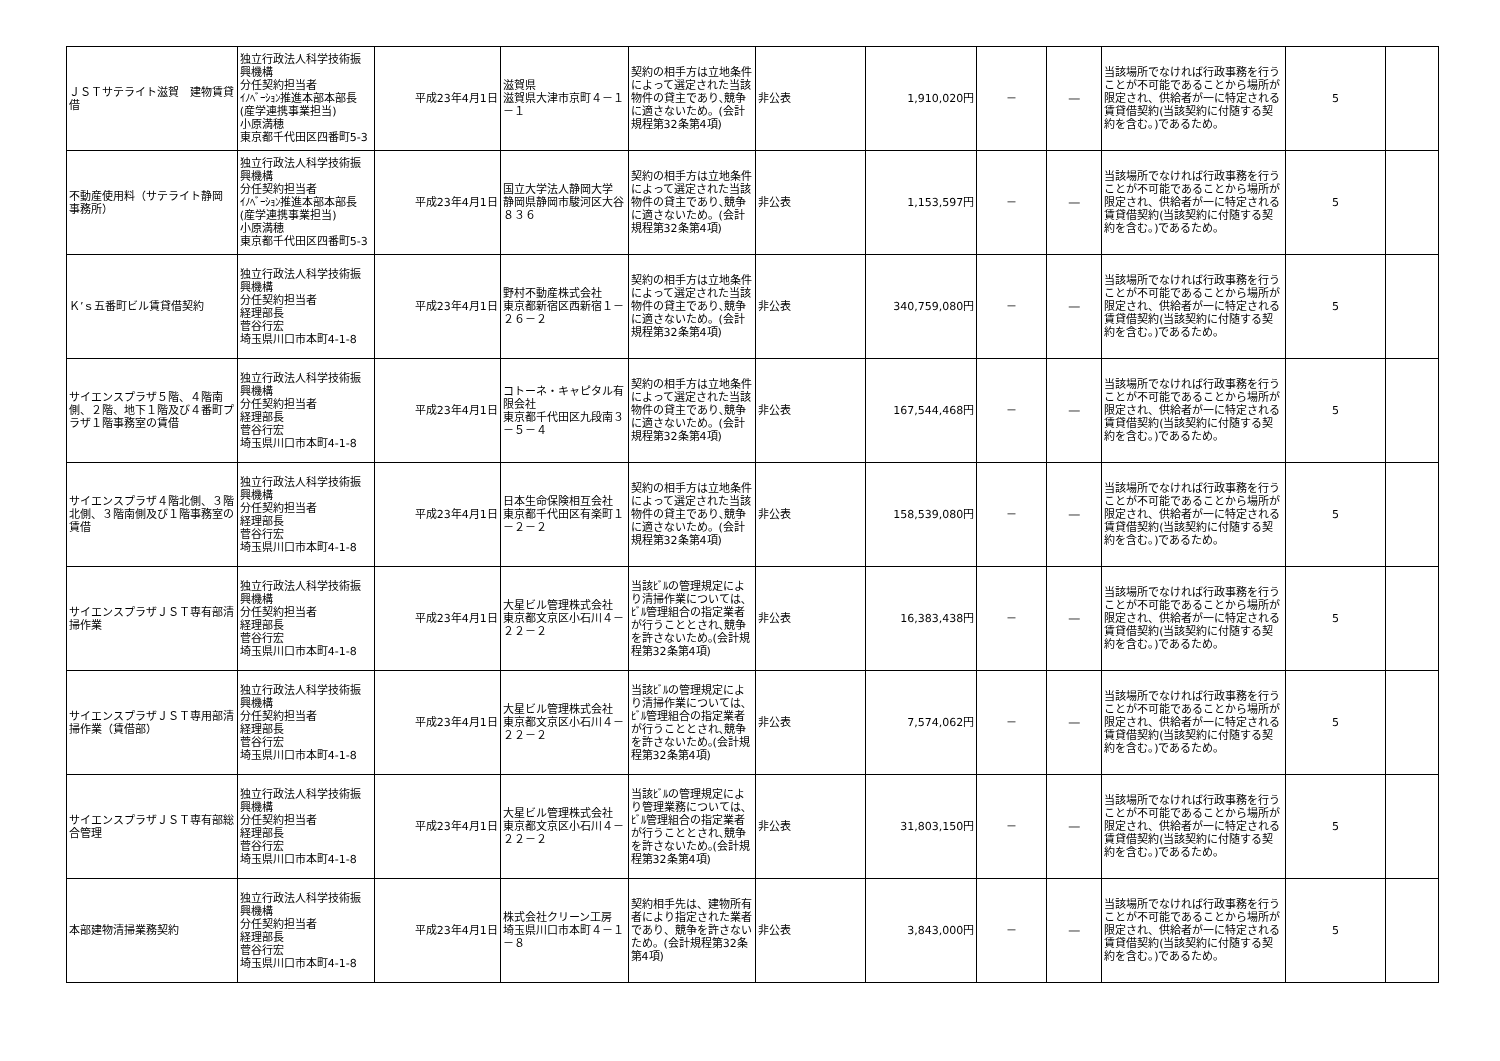| ＪＳＴサテライト滋賀 建物賃貸借 | 独立行政法人科学技術振興機構 分任契約担当者 ｲﾉﾍﾞｰｼｮﾝ推進本部本部長(産学連携事業担当) 小原満穂 東京都千代田区四番町5-3 | 平成23年4月1日 | 滋賀県 滋賀県大津市京町４－１－１ | 契約の相手方は立地条件によって選定された当該物件の貸主であり､競争に適さないため。(会計規程第32条第4項) | 非公表 | 1,910,020円 | － | ― | 当該場所でなければ行政事務を行うことが不可能であることから場所が限定され、供給者が一に特定される賃貸借契約(当該契約に付随する契約を含む。)であるため。 | 5 | |
| 不動産使用料（サテライト静岡 事務所） | 独立行政法人科学技術振興機構 分任契約担当者 ｲﾉﾍﾞｰｼｮﾝ推進本部本部長(産学連携事業担当) 小原満穂 東京都千代田区四番町5-3 | 平成23年4月1日 | 国立大学法人静岡大学 静岡県静岡市駿河区大谷８３６ | 契約の相手方は立地条件によって選定された当該物件の貸主であり､競争に適さないため。(会計規程第32条第4項) | 非公表 | 1,153,597円 | － | ― | 当該場所でなければ行政事務を行うことが不可能であることから場所が限定され、供給者が一に特定される賃貸借契約(当該契約に付随する契約を含む。)であるため。 | 5 | |
| Ｋ’ｓ五番町ビル賃貸借契約 | 独立行政法人科学技術振興機構 分任契約担当者 経理部長 菅谷行宏 埼玉県川口市本町4-1-8 | 平成23年4月1日 | 野村不動産株式会社 東京都新宿区西新宿１－２６－２ | 契約の相手方は立地条件によって選定された当該物件の貸主であり､競争に適さないため。(会計規程第32条第4項) | 非公表 | 340,759,080円 | － | ― | 当該場所でなければ行政事務を行うことが不可能であることから場所が限定され、供給者が一に特定される賃貸借契約(当該契約に付随する契約を含む。)であるため。 | 5 | |
| サイエンスプラザ５階、４階南側、２階、地下１階及び４番町プラザ１階事務室の賃借 | 独立行政法人科学技術振興機構 分任契約担当者 経理部長 菅谷行宏 埼玉県川口市本町4-1-8 | 平成23年4月1日 | コトーネ・キャピタル有限会社 東京都千代田区九段南３－５－４ | 契約の相手方は立地条件によって選定された当該物件の貸主であり､競争に適さないため。(会計規程第32条第4項) | 非公表 | 167,544,468円 | － | ― | 当該場所でなければ行政事務を行うことが不可能であることから場所が限定され、供給者が一に特定される賃貸借契約(当該契約に付随する契約を含む。)であるため。 | 5 | |
| サイエンスプラザ４階北側、３階北側、３階南側及び１階事務室の賃借 | 独立行政法人科学技術振興機構 分任契約担当者 経理部長 菅谷行宏 埼玉県川口市本町4-1-8 | 平成23年4月1日 | 日本生命保険相互会社 東京都千代田区有楽町１－２－２ | 契約の相手方は立地条件によって選定された当該物件の貸主であり､競争に適さないため。(会計規程第32条第4項) | 非公表 | 158,539,080円 | － | ― | 当該場所でなければ行政事務を行うことが不可能であることから場所が限定され、供給者が一に特定される賃貸借契約(当該契約に付随する契約を含む。)であるため。 | 5 | |
| サイエンスプラザＪＳＴ専有部清掃作業 | 独立行政法人科学技術振興機構 分任契約担当者 経理部長 菅谷行宏 埼玉県川口市本町4-1-8 | 平成23年4月1日 | 大星ビル管理株式会社 東京都文京区小石川４－２２－２ | 当該ﾋﾞﾙの管理規定により清掃作業については､ﾋﾞﾙ管理組合の指定業者が行うこととされ､競争を許さないため｡(会計規程第32条第4項) | 非公表 | 16,383,438円 | － | ― | 当該場所でなければ行政事務を行うことが不可能であることから場所が限定され、供給者が一に特定される賃貸借契約(当該契約に付随する契約を含む。)であるため。 | 5 | |
| サイエンスプラザＪＳＴ専用部清掃作業（賃借部） | 独立行政法人科学技術振興機構 分任契約担当者 経理部長 菅谷行宏 埼玉県川口市本町4-1-8 | 平成23年4月1日 | 大星ビル管理株式会社 東京都文京区小石川４－２２－２ | 当該ﾋﾞﾙの管理規定により清掃作業については､ﾋﾞﾙ管理組合の指定業者が行うこととされ､競争を許さないため｡(会計規程第32条第4項) | 非公表 | 7,574,062円 | － | ― | 当該場所でなければ行政事務を行うことが不可能であることから場所が限定され、供給者が一に特定される賃貸借契約(当該契約に付随する契約を含む。)であるため。 | 5 | |
| サイエンスプラザＪＳＴ専有部総合管理 | 独立行政法人科学技術振興機構 分任契約担当者 経理部長 菅谷行宏 埼玉県川口市本町4-1-8 | 平成23年4月1日 | 大星ビル管理株式会社 東京都文京区小石川４－２２－２ | 当該ﾋﾞﾙの管理規定により管理業務については､ﾋﾞﾙ管理組合の指定業者が行うこととされ､競争を許さないため｡(会計規程第32条第4項) | 非公表 | 31,803,150円 | － | ― | 当該場所でなければ行政事務を行うことが不可能であることから場所が限定され、供給者が一に特定される賃貸借契約(当該契約に付随する契約を含む。)であるため。 | 5 | |
| 本部建物清掃業務契約 | 独立行政法人科学技術振興機構 分任契約担当者 経理部長 菅谷行宏 埼玉県川口市本町4-1-8 | 平成23年4月1日 | 株式会社クリーン工房 埼玉県川口市本町４－１－８ | 契約相手先は、建物所有者により指定された業者であり、競争を許さないため。(会計規程第32条第4項) | 非公表 | 3,843,000円 | － | ― | 当該場所でなければ行政事務を行うことが不可能であることから場所が限定され、供給者が一に特定される賃貸借契約(当該契約に付随する契約を含む。)であるため。 | 5 | |